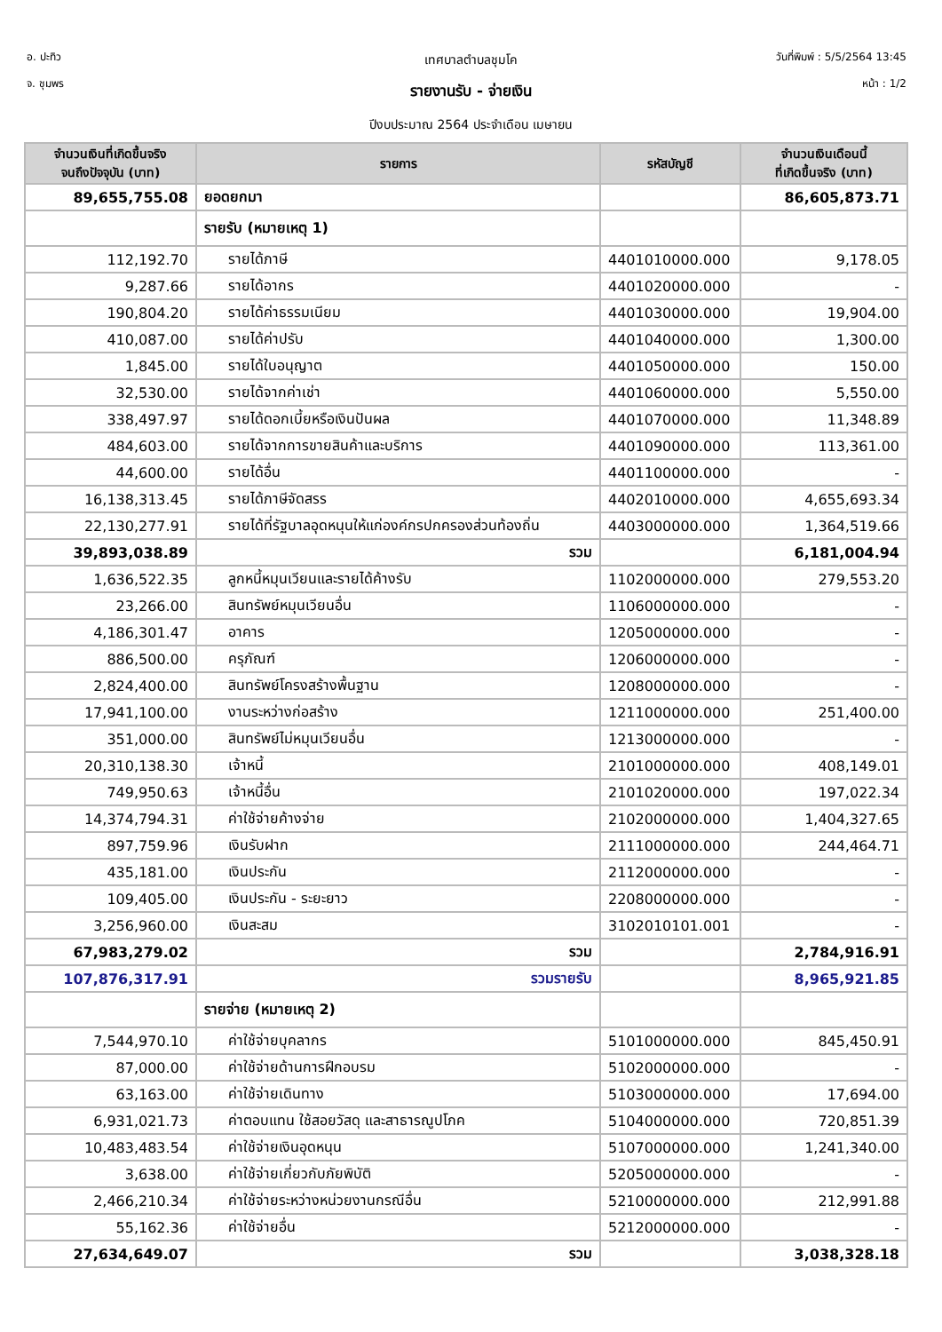อ. ปะทิว
จ. ชุมพร
วันที่พิมพ์ : 5/5/2564 13:45
หน้า : 1/2
เทศบาลตำบลชุมโค
รายงานรับ - จ่ายเงิน
ปีงบประมาณ 2564 ประจำเดือน เมษายน
| จำนวนเงินที่เกิดขึ้นจริง จนถึงปัจจุบัน (บาท) | รายการ | รหัสบัญชี | จำนวนเงินเดือนนี้ ที่เกิดขึ้นจริง (บาท) |
| --- | --- | --- | --- |
| 89,655,755.08 | ยอดยกมา | | 86,605,873.71 |
| | รายรับ (หมายเหตุ 1) | | |
| 112,192.70 | รายได้ภาษี | 4401010000.000 | 9,178.05 |
| 9,287.66 | รายได้อากร | 4401020000.000 | - |
| 190,804.20 | รายได้ค่าธรรมเนียม | 4401030000.000 | 19,904.00 |
| 410,087.00 | รายได้ค่าปรับ | 4401040000.000 | 1,300.00 |
| 1,845.00 | รายได้ใบอนุญาต | 4401050000.000 | 150.00 |
| 32,530.00 | รายได้จากค่าเช่า | 4401060000.000 | 5,550.00 |
| 338,497.97 | รายได้ดอกเบี้ยหรือเงินปันผล | 4401070000.000 | 11,348.89 |
| 484,603.00 | รายได้จากการขายสินค้าและบริการ | 4401090000.000 | 113,361.00 |
| 44,600.00 | รายได้อื่น | 4401100000.000 | - |
| 16,138,313.45 | รายได้ภาษีจัดสรร | 4402010000.000 | 4,655,693.34 |
| 22,130,277.91 | รายได้ที่รัฐบาลอุดหนุนให้แก่องค์กรปกครองส่วนท้องถิ่น | 4403000000.000 | 1,364,519.66 |
| 39,893,038.89 | รวม | | 6,181,004.94 |
| 1,636,522.35 | ลูกหนี้หมุนเวียนและรายได้ค้างรับ | 1102000000.000 | 279,553.20 |
| 23,266.00 | สินทรัพย์หมุนเวียนอื่น | 1106000000.000 | - |
| 4,186,301.47 | อาคาร | 1205000000.000 | - |
| 886,500.00 | ครุภัณฑ์ | 1206000000.000 | - |
| 2,824,400.00 | สินทรัพย์โครงสร้างพื้นฐาน | 1208000000.000 | - |
| 17,941,100.00 | งานระหว่างก่อสร้าง | 1211000000.000 | 251,400.00 |
| 351,000.00 | สินทรัพย์ไม่หมุนเวียนอื่น | 1213000000.000 | - |
| 20,310,138.30 | เจ้าหนี้ | 2101000000.000 | 408,149.01 |
| 749,950.63 | เจ้าหนี้อื่น | 2101020000.000 | 197,022.34 |
| 14,374,794.31 | ค่าใช้จ่ายค้างจ่าย | 2102000000.000 | 1,404,327.65 |
| 897,759.96 | เงินรับฝาก | 2111000000.000 | 244,464.71 |
| 435,181.00 | เงินประกัน | 2112000000.000 | - |
| 109,405.00 | เงินประกัน - ระยะยาว | 2208000000.000 | - |
| 3,256,960.00 | เงินสะสม | 3102010101.001 | - |
| 67,983,279.02 | รวม | | 2,784,916.91 |
| 107,876,317.91 | รวมรายรับ | | 8,965,921.85 |
| | รายจ่าย (หมายเหตุ 2) | | |
| 7,544,970.10 | ค่าใช้จ่ายบุคลากร | 5101000000.000 | 845,450.91 |
| 87,000.00 | ค่าใช้จ่ายด้านการฝึกอบรม | 5102000000.000 | - |
| 63,163.00 | ค่าใช้จ่ายเดินทาง | 5103000000.000 | 17,694.00 |
| 6,931,021.73 | ค่าตอบแทน ใช้สอยวัสดุ และสาธารณูปโภค | 5104000000.000 | 720,851.39 |
| 10,483,483.54 | ค่าใช้จ่ายเงินอุดหนุน | 5107000000.000 | 1,241,340.00 |
| 3,638.00 | ค่าใช้จ่ายเกี่ยวกับภัยพิบัติ | 5205000000.000 | - |
| 2,466,210.34 | ค่าใช้จ่ายระหว่างหน่วยงานกรณีอื่น | 5210000000.000 | 212,991.88 |
| 55,162.36 | ค่าใช้จ่ายอื่น | 5212000000.000 | - |
| 27,634,649.07 | รวม | | 3,038,328.18 |